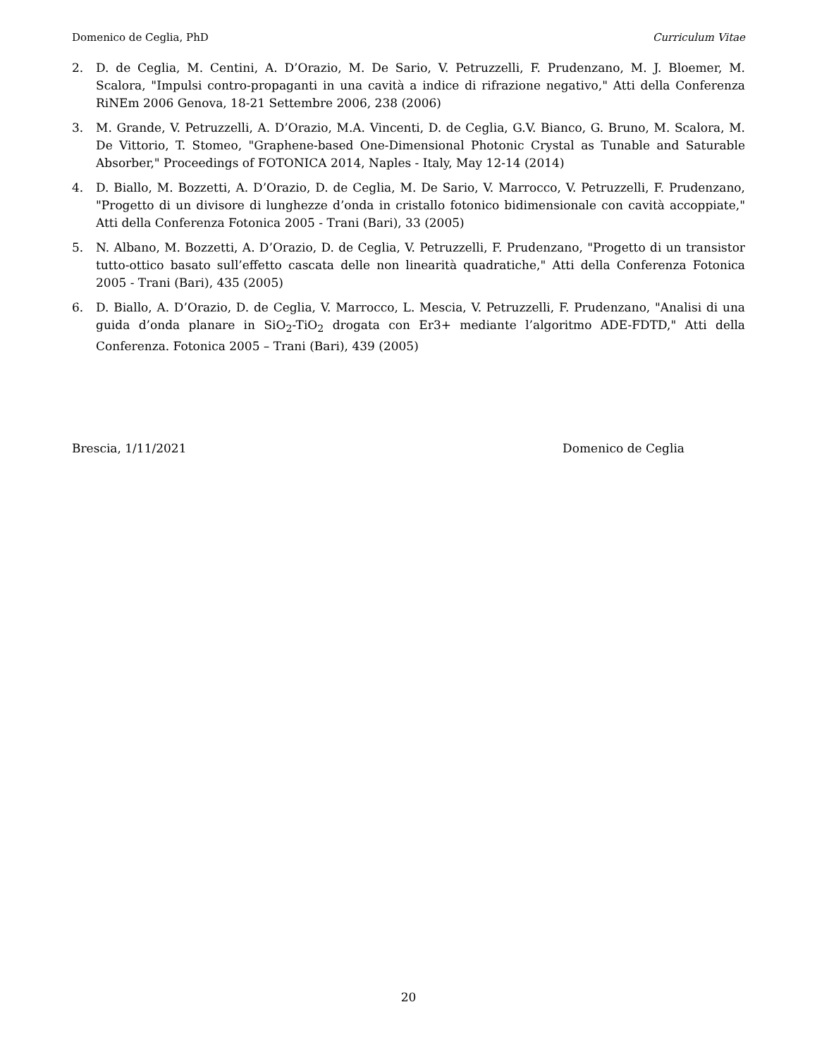Domenico de Ceglia, PhD Curriculum Vitae
2. D. de Ceglia, M. Centini, A. D’Orazio, M. De Sario, V. Petruzzelli, F. Prudenzano, M. J. Bloemer, M. Scalora, "Impulsi contro-propaganti in una cavità a indice di rifrazione negativo," Atti della Conferenza RiNEm 2006 Genova, 18-21 Settembre 2006, 238 (2006)
3. M. Grande, V. Petruzzelli, A. D’Orazio, M.A. Vincenti, D. de Ceglia, G.V. Bianco, G. Bruno, M. Scalora, M. De Vittorio, T. Stomeo, "Graphene-based One-Dimensional Photonic Crystal as Tunable and Saturable Absorber," Proceedings of FOTONICA 2014, Naples - Italy, May 12-14 (2014)
4. D. Biallo, M. Bozzetti, A. D’Orazio, D. de Ceglia, M. De Sario, V. Marrocco, V. Petruzzelli, F. Prudenzano, "Progetto di un divisore di lunghezze d’onda in cristallo fotonico bidimensionale con cavità accoppiate," Atti della Conferenza Fotonica 2005 - Trani (Bari), 33 (2005)
5. N. Albano, M. Bozzetti, A. D’Orazio, D. de Ceglia, V. Petruzzelli, F. Prudenzano, "Progetto di un transistor tutto-ottico basato sull’effetto cascata delle non linearità quadratiche," Atti della Conferenza Fotonica 2005 - Trani (Bari), 435 (2005)
6. D. Biallo, A. D’Orazio, D. de Ceglia, V. Marrocco, L. Mescia, V. Petruzzelli, F. Prudenzano, "Analisi di una guida d’onda planare in SiO<sub>2</sub>-TiO<sub>2</sub> drogata con Er3+ mediante l’algoritmo ADE-FDTD," Atti della Conferenza. Fotonica 2005 – Trani (Bari), 439 (2005)
Brescia, 1/11/2021 Domenico de Ceglia
20